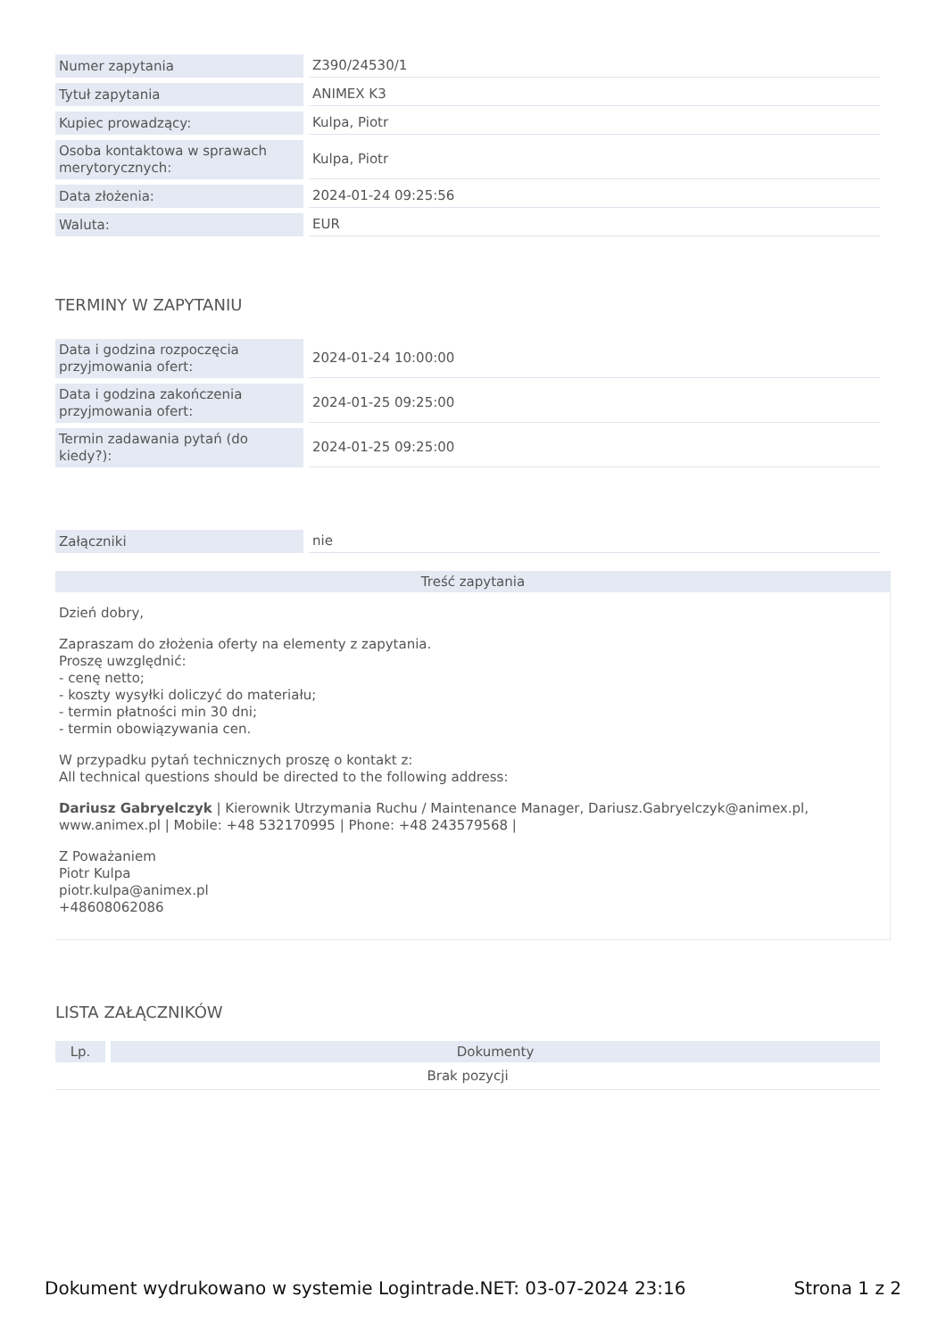| Numer zapytania | Z390/24530/1 |
| Tytuł zapytania | ANIMEX K3 |
| Kupiec prowadzący: | Kulpa, Piotr |
| Osoba kontaktowa w sprawach merytorycznych: | Kulpa, Piotr |
| Data złożenia: | 2024-01-24 09:25:56 |
| Waluta: | EUR |
TERMINY W ZAPYTANIU
| Data i godzina rozpoczęcia przyjmowania ofert: | 2024-01-24 10:00:00 |
| Data i godzina zakończenia przyjmowania ofert: | 2024-01-25 09:25:00 |
| Termin zadawania pytań (do kiedy?): | 2024-01-25 09:25:00 |
| Załączniki | nie |
Treść zapytania
Dzień dobry,
Zapraszam do złożenia oferty na elementy z zapytania.
Proszę uwzględnić:
- cenę netto;
- koszty wysyłki doliczyć do materiału;
- termin płatności min 30 dni;
- termin obowiązywania cen.
W przypadku pytań technicznych proszę o kontakt z:
All technical questions should be directed to the following address:
Dariusz Gabryelczyk | Kierownik Utrzymania Ruchu / Maintenance Manager, Dariusz.Gabryelczyk@animex.pl, www.animex.pl | Mobile: +48 532170995 | Phone: +48 243579568 |
Z Poważaniem
Piotr Kulpa
piotr.kulpa@animex.pl
+48608062086
LISTA ZAŁĄCZNIKÓW
| Lp. | Dokumenty |
| --- | --- |
| Brak pozycji | |
Dokument wydrukowano w systemie Logintrade.NET: 03-07-2024 23:16 Strona 1 z 2